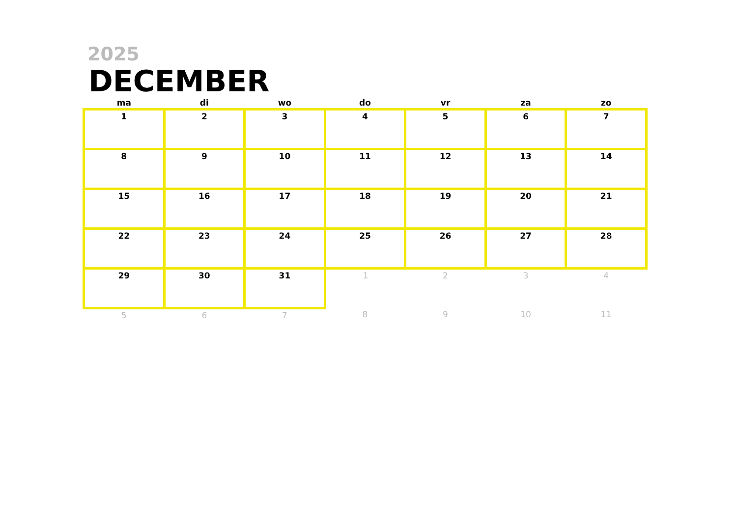2025
DECEMBER
| ma | di | wo | do | vr | za | zo |
| --- | --- | --- | --- | --- | --- | --- |
| 1 | 2 | 3 | 4 | 5 | 6 | 7 |
| 8 | 9 | 10 | 11 | 12 | 13 | 14 |
| 15 | 16 | 17 | 18 | 19 | 20 | 21 |
| 22 | 23 | 24 | 25 | 26 | 27 | 28 |
| 29 | 30 | 31 | 1 | 2 | 3 | 4 |
| 5 | 6 | 7 | 8 | 9 | 10 | 11 |